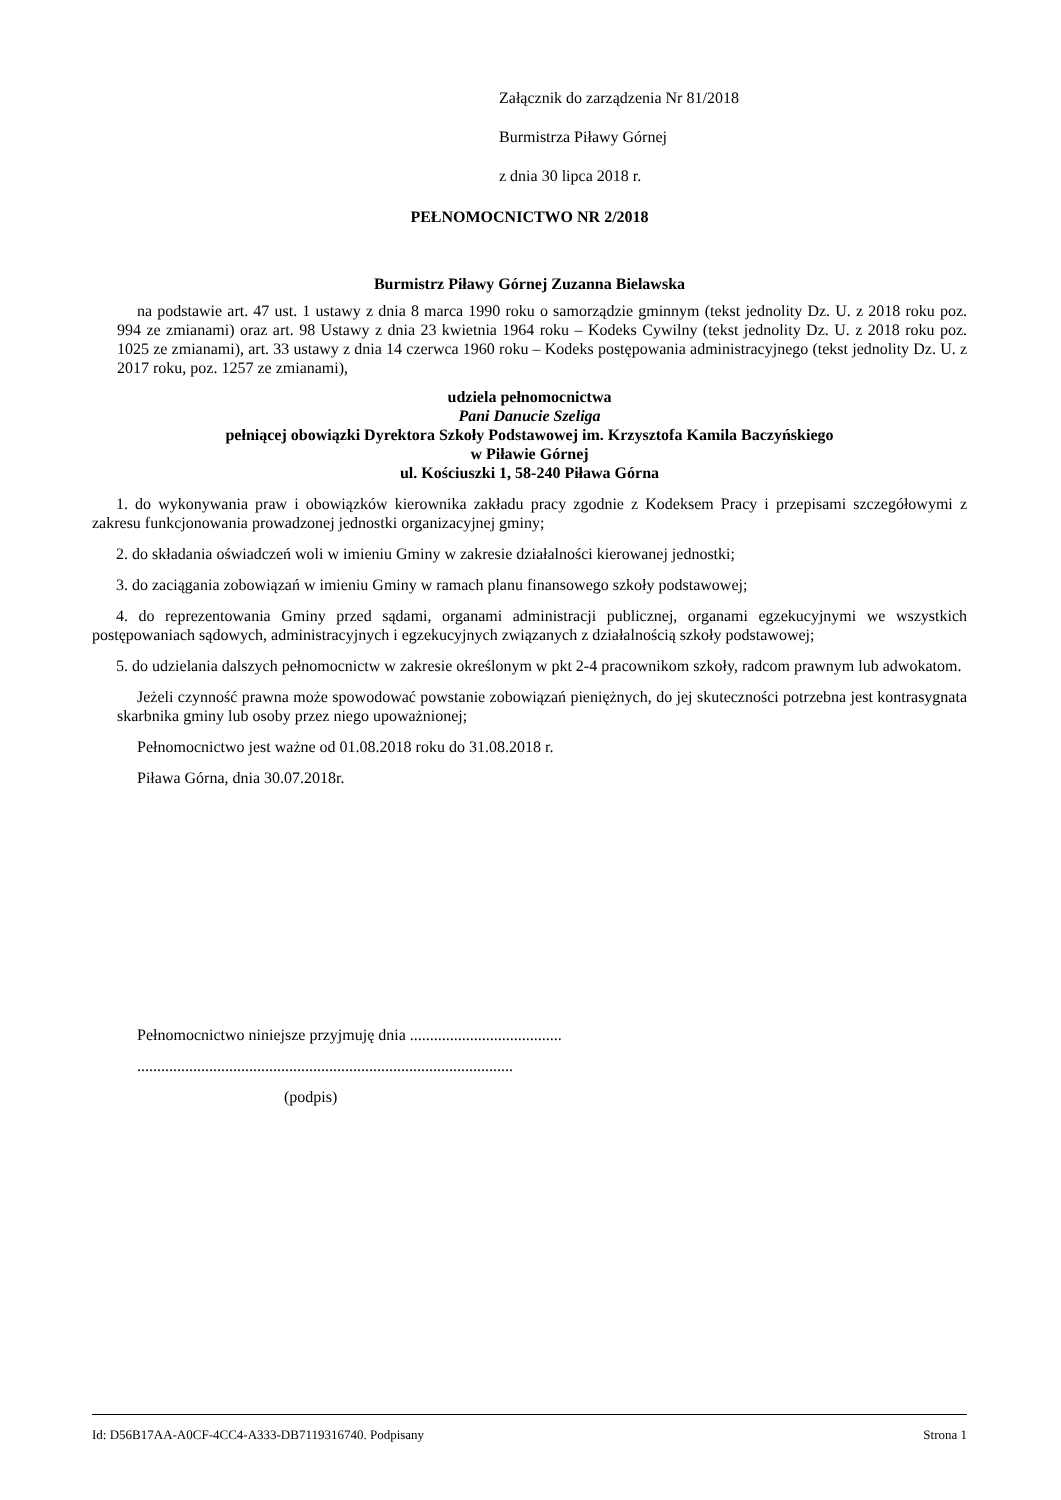Załącznik do zarządzenia Nr 81/2018
Burmistrza Piławy Górnej
z dnia 30 lipca 2018 r.
PEŁNOMOCNICTWO NR 2/2018
Burmistrz Piławy Górnej Zuzanna Bielawska
na podstawie art. 47 ust. 1 ustawy z dnia 8 marca 1990 roku o samorządzie gminnym (tekst jednolity Dz. U. z 2018 roku poz. 994 ze zmianami) oraz art. 98 Ustawy z dnia 23 kwietnia 1964 roku – Kodeks Cywilny (tekst jednolity Dz. U. z 2018 roku poz. 1025 ze zmianami), art. 33 ustawy z dnia 14 czerwca 1960 roku – Kodeks postępowania administracyjnego (tekst jednolity Dz. U. z 2017 roku, poz. 1257 ze zmianami),
udziela pełnomocnictwa
Pani Danucie Szeliga
pełniącej obowiązki Dyrektora Szkoły Podstawowej im. Krzysztofa Kamila Baczyńskiego
w Piławie Górnej
ul. Kościuszki 1, 58-240 Piława Górna
1. do wykonywania praw i obowiązków kierownika zakładu pracy zgodnie z Kodeksem Pracy i przepisami szczegółowymi z zakresu funkcjonowania prowadzonej jednostki organizacyjnej gminy;
2. do składania oświadczeń woli w imieniu Gminy w zakresie działalności kierowanej jednostki;
3. do zaciągania zobowiązań w imieniu Gminy w ramach planu finansowego szkoły podstawowej;
4. do reprezentowania Gminy przed sądami, organami administracji publicznej, organami egzekucyjnymi we wszystkich postępowaniach sądowych, administracyjnych i egzekucyjnych związanych z działalnością szkoły podstawowej;
5. do udzielania dalszych pełnomocnictw w zakresie określonym w pkt 2-4 pracownikom szkoły, radcom prawnym lub adwokatom.
Jeżeli czynność prawna może spowodować powstanie zobowiązań pieniężnych, do jej skuteczności potrzebna jest kontrasygnata skarbnika gminy lub osoby przez niego upoważnionej;
Pełnomocnictwo jest ważne od 01.08.2018 roku do 31.08.2018 r.
Piława Górna, dnia 30.07.2018r.
Pełnomocnictwo niniejsze przyjmuję dnia ......................................
..............................................................................................
(podpis)
Id: D56B17AA-A0CF-4CC4-A333-DB7119316740. Podpisany Strona 1